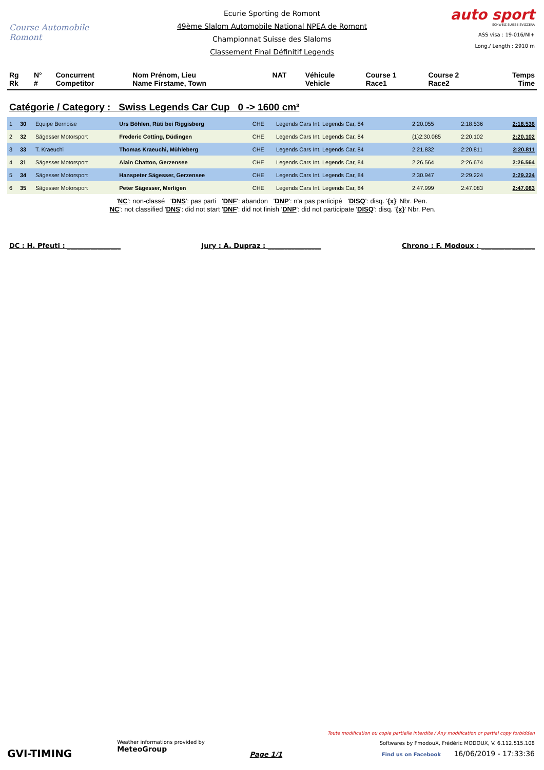Course Automobile Romont
Ecurie Sporting de Romont
49ème Slalom Automobile National NPEA de Romont
Championnat Suisse des Slaloms
Classement Final Définitif Legends
auto sport
SCHWEIZ SUISSE SVIZZERA
ASS visa : 19-016/NI+
Long./ Length : 2910 m
| Rg Rk | N° # | Concurrent Competitor | Nom Prénom, Lieu Name Firstame, Town | NAT | Véhicule Vehicle | Course 1 Race1 | Course 2 Race2 | Temps Time |
| --- | --- | --- | --- | --- | --- | --- | --- | --- |
Catégorie / Category : Swiss Legends Car Cup 0 -> 1600 cm³
| 1 | 30 | Equipe Bernoise | Urs Böhlen, Rüti bei Riggisberg | CHE | Legends Cars Int. Legends Car, 84 | 2:20.055 | 2:18.536 | 2:18.536 |
| 2 | 32 | Sägesser Motorsport | Frederic Cotting, Düdingen | CHE | Legends Cars Int. Legends Car, 84 | {1}2:30.085 | 2:20.102 | 2:20.102 |
| 3 | 33 | T. Kraeuchi | Thomas Kraeuchi, Mühleberg | CHE | Legends Cars Int. Legends Car, 84 | 2:21.832 | 2:20.811 | 2:20.811 |
| 4 | 31 | Sägesser Motorsport | Alain Chatton, Gerzensee | CHE | Legends Cars Int. Legends Car, 84 | 2:26.564 | 2:26.674 | 2:26.564 |
| 5 | 34 | Sägesser Motorsport | Hanspeter Sägesser, Gerzensee | CHE | Legends Cars Int. Legends Car, 84 | 2:30.947 | 2:29.224 | 2:29.224 |
| 6 | 35 | Sägesser Motorsport | Peter Sägesser, Merligen | CHE | Legends Cars Int. Legends Car, 84 | 2:47.999 | 2:47.083 | 2:47.083 |
'NC': non-classé 'DNS': pas parti 'DNF': abandon 'DNP': n'a pas participé 'DISQ': disq. '{x}' Nbr. Pen.
'NC': not classified 'DNS': did not start 'DNF': did not finish 'DNP': did not participate 'DISQ': disq. '{x}' Nbr. Pen.
DC : H. Pfeuti : ________________ Jury : A. Dupraz : ________________ Chrono : F. Modoux : ________________
GVI-TIMING
Weather informations provided by
MeteoGroup
Page 1/1
Toute modification ou copie partielle interdite / Any modification or partial copy forbidden
Softwares by FmodouX, Frédéric MODOUX, V. 6.112.515.108
Find us on Facebook 16/06/2019 - 17:33:36